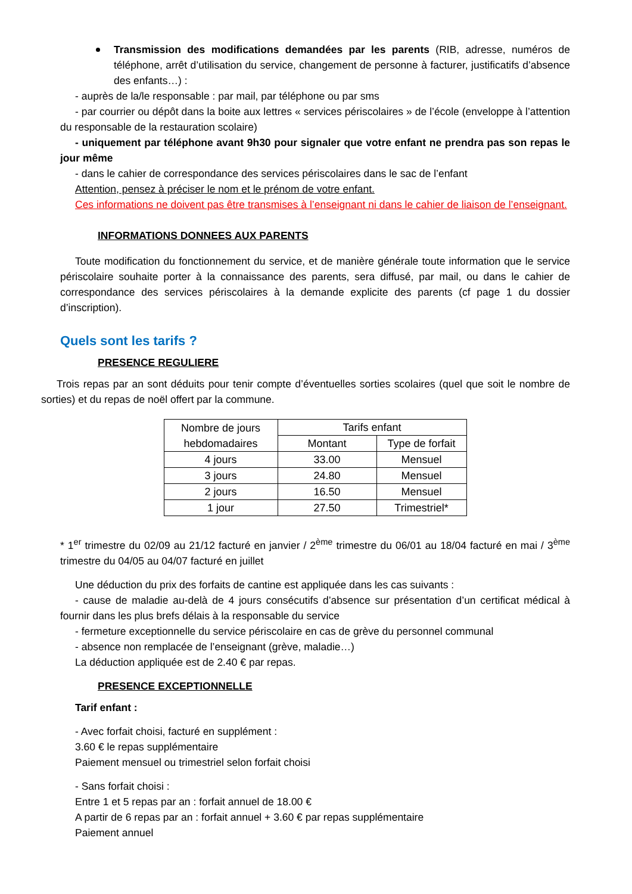Transmission des modifications demandées par les parents (RIB, adresse, numéros de téléphone, arrêt d’utilisation du service, changement de personne à facturer, justificatifs d’absence des enfants…) :
- auprès de la/le responsable : par mail, par téléphone ou par sms
- par courrier ou dépôt dans la boite aux lettres « services périscolaires » de l’école (enveloppe à l’attention du responsable de la restauration scolaire)
- uniquement par téléphone avant 9h30 pour signaler que votre enfant ne prendra pas son repas le jour même
- dans le cahier de correspondance des services périscolaires dans le sac de l’enfant
Attention, pensez à préciser le nom et le prénom de votre enfant.
Ces informations ne doivent pas être transmises à l’enseignant ni dans le cahier de liaison de l’enseignant.
INFORMATIONS DONNEES AUX PARENTS
Toute modification du fonctionnement du service, et de manière générale toute information que le service périscolaire souhaite porter à la connaissance des parents, sera diffusé, par mail, ou dans le cahier de correspondance des services périscolaires à la demande explicite des parents (cf page 1 du dossier d’inscription).
Quels sont les tarifs ?
PRESENCE REGULIERE
Trois repas par an sont déduits pour tenir compte d’éventuelles sorties scolaires (quel que soit le nombre de sorties) et du repas de noël offert par la commune.
| Nombre de jours hebdomadaires | Tarifs enfant | |
| --- | --- | --- |
| | Montant | Type de forfait |
| 4 jours | 33.00 | Mensuel |
| 3 jours | 24.80 | Mensuel |
| 2 jours | 16.50 | Mensuel |
| 1 jour | 27.50 | Trimestriel* |
* 1<sup>er</sup> trimestre du 02/09 au 21/12 facturé en janvier / 2<sup>ème</sup> trimestre du 06/01 au 18/04 facturé en mai / 3<sup>ème</sup> trimestre du 04/05 au 04/07 facturé en juillet
Une déduction du prix des forfaits de cantine est appliquée dans les cas suivants :
- cause de maladie au-delà de 4 jours consécutifs d’absence sur présentation d’un certificat médical à fournir dans les plus brefs délais à la responsable du service
- fermeture exceptionnelle du service périscolaire en cas de grève du personnel communal
- absence non remplacée de l’enseignant (grève, maladie…)
La déduction appliquée est de 2.40 € par repas.
PRESENCE EXCEPTIONNELLE
Tarif enfant :
- Avec forfait choisi, facturé en supplément :
3.60 € le repas supplémentaire
Paiement mensuel ou trimestriel selon forfait choisi
- Sans forfait choisi :
Entre 1 et 5 repas par an : forfait annuel de 18.00 €
A partir de 6 repas par an : forfait annuel + 3.60 € par repas supplémentaire
Paiement annuel